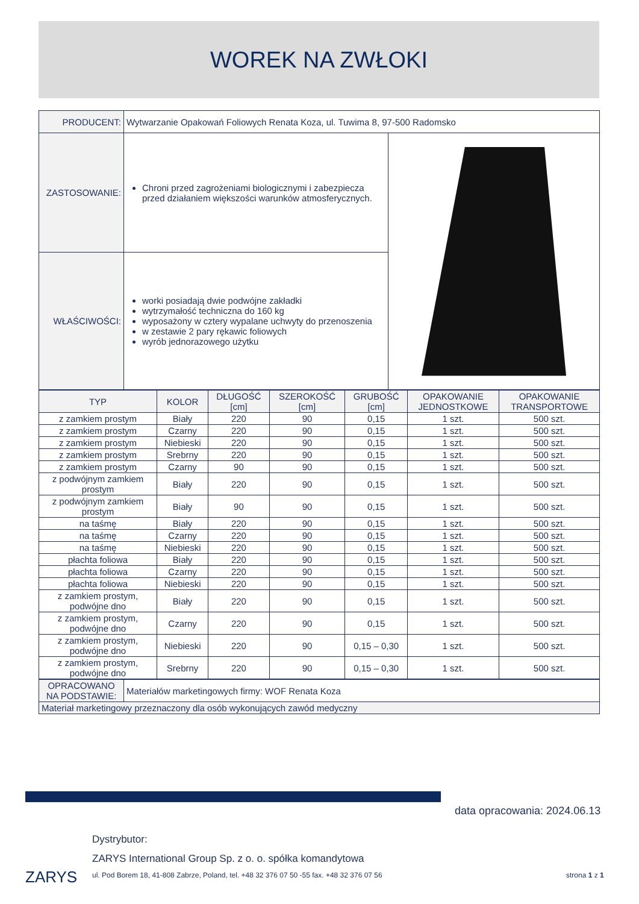WOREK NA ZWŁOKI
| PRODUCENT: | Wytwarzanie Opakowań Foliowych Renata Koza, ul. Tuwima 8, 97-500 Radomsko | |
| ZASTOSOWANIE: | Chroni przed zagrożeniami biologicznymi i zabezpiecza przed działaniem większości warunków atmosferycznych. | |
| WŁAŚCIWOŚCI: | worki posiadają dwie podwójne zakładki wytrzymałość techniczna do 160 kg wyposażony w cztery wypalane uchwyty do przenoszenia w zestawie 2 pary rękawic foliowych wyrób jednorazowego użytku | |
| TYP | KOLOR | DŁUGOŚĆ [cm] | SZEROKOŚĆ [cm] | GRUBOŚĆ [cm] | OPAKOWANIE JEDNOSTKOWE | OPAKOWANIE TRANSPORTOWE |
| --- | --- | --- | --- | --- | --- | --- |
| z zamkiem prostym | Biały | 220 | 90 | 0,15 | 1 szt. | 500 szt. |
| z zamkiem prostym | Czarny | 220 | 90 | 0,15 | 1 szt. | 500 szt. |
| z zamkiem prostym | Niebieski | 220 | 90 | 0,15 | 1 szt. | 500 szt. |
| z zamkiem prostym | Srebrny | 220 | 90 | 0,15 | 1 szt. | 500 szt. |
| z zamkiem prostym | Czarny | 90 | 90 | 0,15 | 1 szt. | 500 szt. |
| z podwójnym zamkiem prostym | Biały | 220 | 90 | 0,15 | 1 szt. | 500 szt. |
| z podwójnym zamkiem prostym | Biały | 90 | 90 | 0,15 | 1 szt. | 500 szt. |
| na taśmę | Biały | 220 | 90 | 0,15 | 1 szt. | 500 szt. |
| na taśmę | Czarny | 220 | 90 | 0,15 | 1 szt. | 500 szt. |
| na taśmę | Niebieski | 220 | 90 | 0,15 | 1 szt. | 500 szt. |
| płachta foliowa | Biały | 220 | 90 | 0,15 | 1 szt. | 500 szt. |
| płachta foliowa | Czarny | 220 | 90 | 0,15 | 1 szt. | 500 szt. |
| płachta foliowa | Niebieski | 220 | 90 | 0,15 | 1 szt. | 500 szt. |
| z zamkiem prostym, podwójne dno | Biały | 220 | 90 | 0,15 | 1 szt. | 500 szt. |
| z zamkiem prostym, podwójne dno | Czarny | 220 | 90 | 0,15 | 1 szt. | 500 szt. |
| z zamkiem prostym, podwójne dno | Niebieski | 220 | 90 | 0,15 – 0,30 | 1 szt. | 500 szt. |
| z zamkiem prostym, podwójne dno | Srebrny | 220 | 90 | 0,15 – 0,30 | 1 szt. | 500 szt. |
| OPRACOWANO NA PODSTAWIE: | Materiałów marketingowych firmy: WOF Renata Koza |
| Materiał marketingowy przeznaczony dla osób wykonujących zawód medyczny | |
data opracowania: 2024.06.13
ZARYS
Dystrybutor:
ZARYS International Group Sp. z o. o. spółka komandytowa
ul. Pod Borem 18, 41-808 Zabrze, Poland, tel. +48 32 376 07 50 -55 fax. +48 32 376 07 56
strona 1 z 1